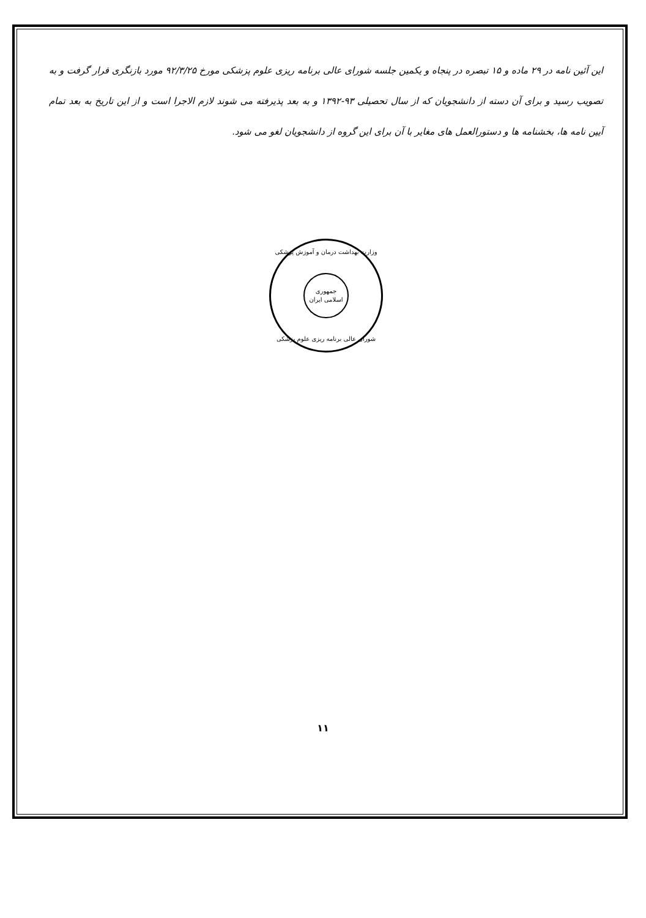این آئین نامه در ۲۹ ماده و ۱۵ تبصره در پنجاه و یکمین جلسه شورای عالی برنامه ریزی علوم پزشکی مورخ ۹۲/۳/۲۵ مورد بازنگری قرار گرفت و به تصویب رسید و برای آن دسته از دانشجویان که از سال تحصیلی ۹۳-۱۳۹۲ و به بعد پذیرفته می شوند لازم الاجرا است و از این تاریخ به بعد تمام آیین نامه ها، بخشنامه ها و دستورالعمل های مغایر با آن برای این گروه از دانشجویان لغو می شود.
وزارت بهداشت درمان و آموزش پزشکی
جمهوری
اسلامی ایران
شورای عالی برنامه ریزی علوم پزشکی
۱۱